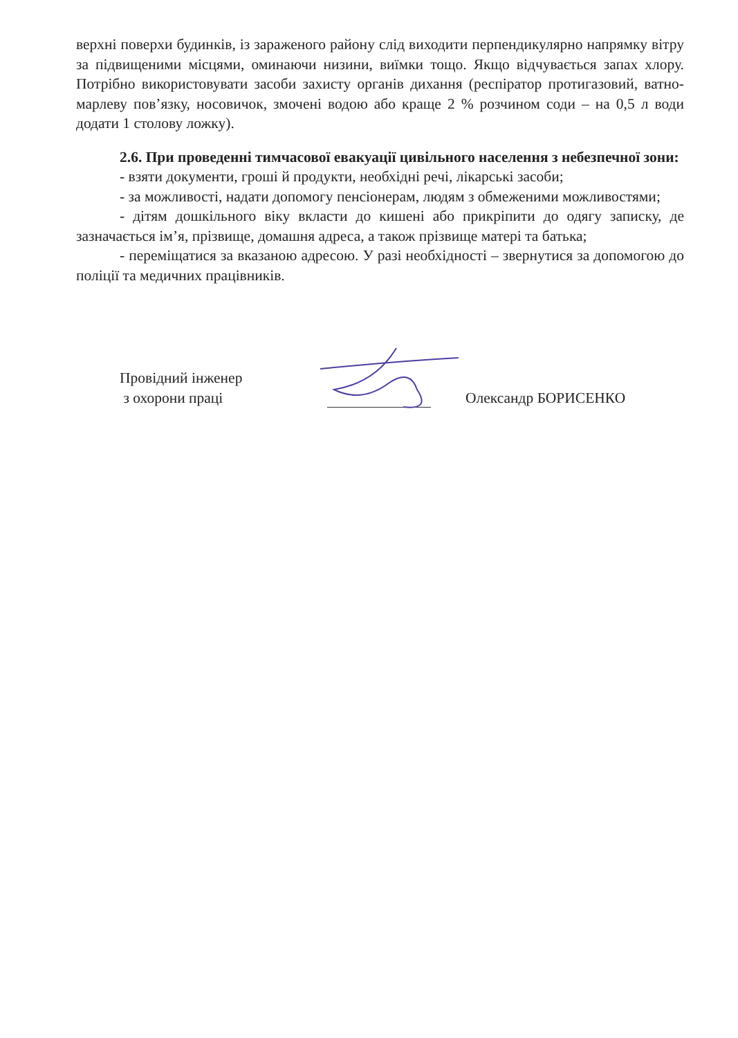верхні поверхи будинків, із зараженого району слід виходити перпендикулярно напрямку вітру за підвищеними місцями, оминаючи низини, виїмки тощо. Якщо відчувається запах хлору. Потрібно використовувати засоби захисту органів дихання (респіратор протигазовий, ватно-марлеву пов’язку, носовичок, змочені водою або краще 2 % розчином соди – на 0,5 л води додати 1 столову ложку).
2.6. При проведенні тимчасової евакуації цивільного населення з небезпечної зони:
- взяти документи, гроші й продукти, необхідні речі, лікарські засоби;
- за можливості, надати допомогу пенсіонерам, людям з обмеженими можливостями;
- дітям дошкільного віку вкласти до кишені або прикріпити до одягу записку, де зазначається ім’я, прізвище, домашня адреса, а також прізвище матері та батька;
- переміщатися за вказаною адресою. У разі необхідності – звернутися за допомогою до поліції та медичних працівників.
Провідний інженер
з охорони праці
Олександр БОРИСЕНКО